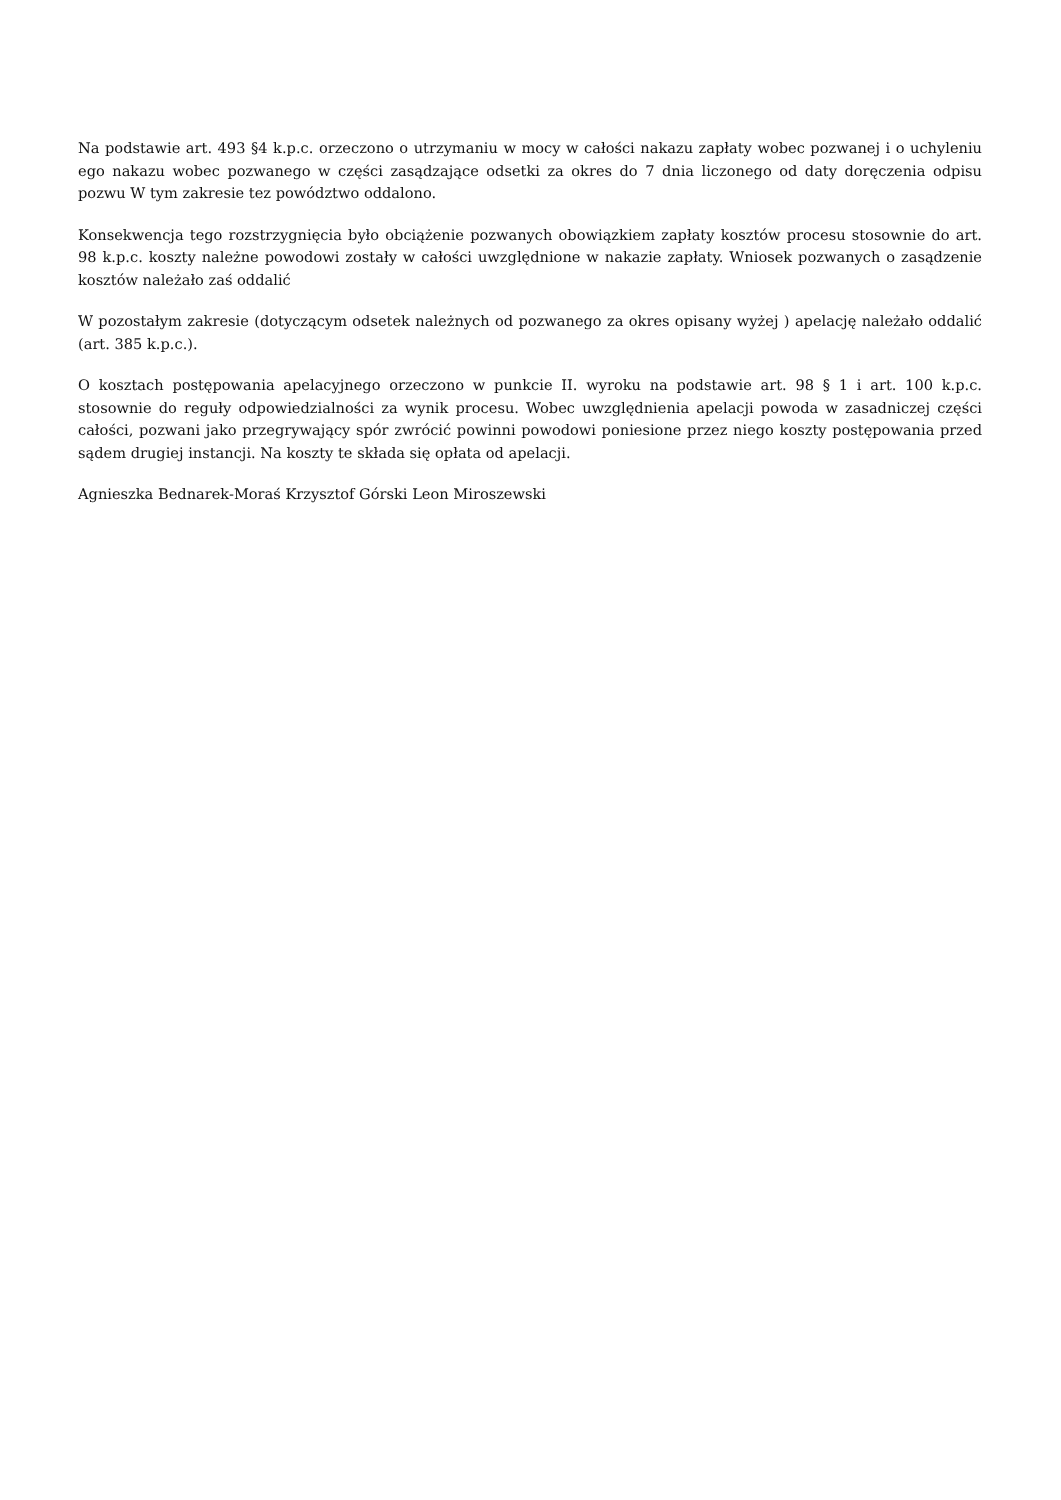Na podstawie art. 493 §4 k.p.c. orzeczono o utrzymaniu w mocy w całości nakazu zapłaty wobec pozwanej i o uchyleniu ego nakazu wobec pozwanego w części zasądzające odsetki za okres do 7 dnia liczonego od daty doręczenia odpisu pozwu W tym zakresie tez powództwo oddalono.
Konsekwencja tego rozstrzygnięcia było obciążenie pozwanych obowiązkiem zapłaty kosztów procesu stosownie do art. 98 k.p.c. koszty należne powodowi zostały w całości uwzględnione w nakazie zapłaty. Wniosek pozwanych o zasądzenie kosztów należało zaś oddalić
W pozostałym zakresie (dotyczącym odsetek należnych od pozwanego za okres opisany wyżej ) apelację należało oddalić (art. 385 k.p.c.).
O kosztach postępowania apelacyjnego orzeczono w punkcie II. wyroku na podstawie art. 98 § 1 i art. 100 k.p.c. stosownie do reguły odpowiedzialności za wynik procesu. Wobec uwzględnienia apelacji powoda w zasadniczej części całości, pozwani jako przegrywający spór zwrócić powinni powodowi poniesione przez niego koszty postępowania przed sądem drugiej instancji. Na koszty te składa się opłata od apelacji.
Agnieszka Bednarek-Moraś Krzysztof Górski Leon Miroszewski